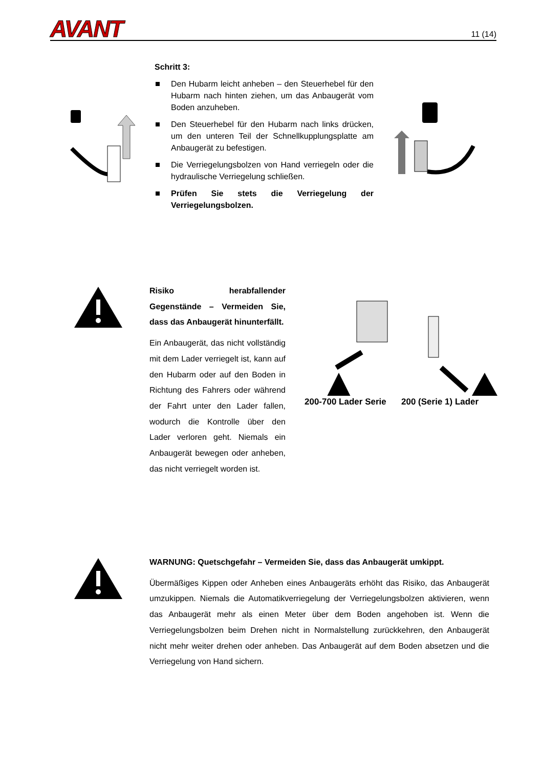AVANT
11 (14)
Schritt 3:
Den Hubarm leicht anheben – den Steuerhebel für den Hubarm nach hinten ziehen, um das Anbaugerät vom Boden anzuheben.
Den Steuerhebel für den Hubarm nach links drücken, um den unteren Teil der Schnellkupplungsplatte am Anbaugerät zu befestigen.
Die Verriegelungsbolzen von Hand verriegeln oder die hydraulische Verriegelung schließen.
Prüfen Sie stets die Verriegelung der Verriegelungsbolzen.
Risiko herabfallender Gegenstände – Vermeiden Sie, dass das Anbaugerät hinunterfällt.
Ein Anbaugerät, das nicht vollständig mit dem Lader verriegelt ist, kann auf den Hubarm oder auf den Boden in Richtung des Fahrers oder während der Fahrt unter den Lader fallen, wodurch die Kontrolle über den Lader verloren geht. Niemals ein Anbaugerät bewegen oder anheben, das nicht verriegelt worden ist.
200-700 Lader Serie 200 (Serie 1) Lader
WARNUNG: Quetschgefahr – Vermeiden Sie, dass das Anbaugerät umkippt.
Übermäßiges Kippen oder Anheben eines Anbaugeräts erhöht das Risiko, das Anbaugerät umzukippen. Niemals die Automatikverriegelung der Verriegelungsbolzen aktivieren, wenn das Anbaugerät mehr als einen Meter über dem Boden angehoben ist. Wenn die Verriegelungsbolzen beim Drehen nicht in Normalstellung zurückkehren, den Anbaugerät nicht mehr weiter drehen oder anheben. Das Anbaugerät auf dem Boden absetzen und die Verriegelung von Hand sichern.